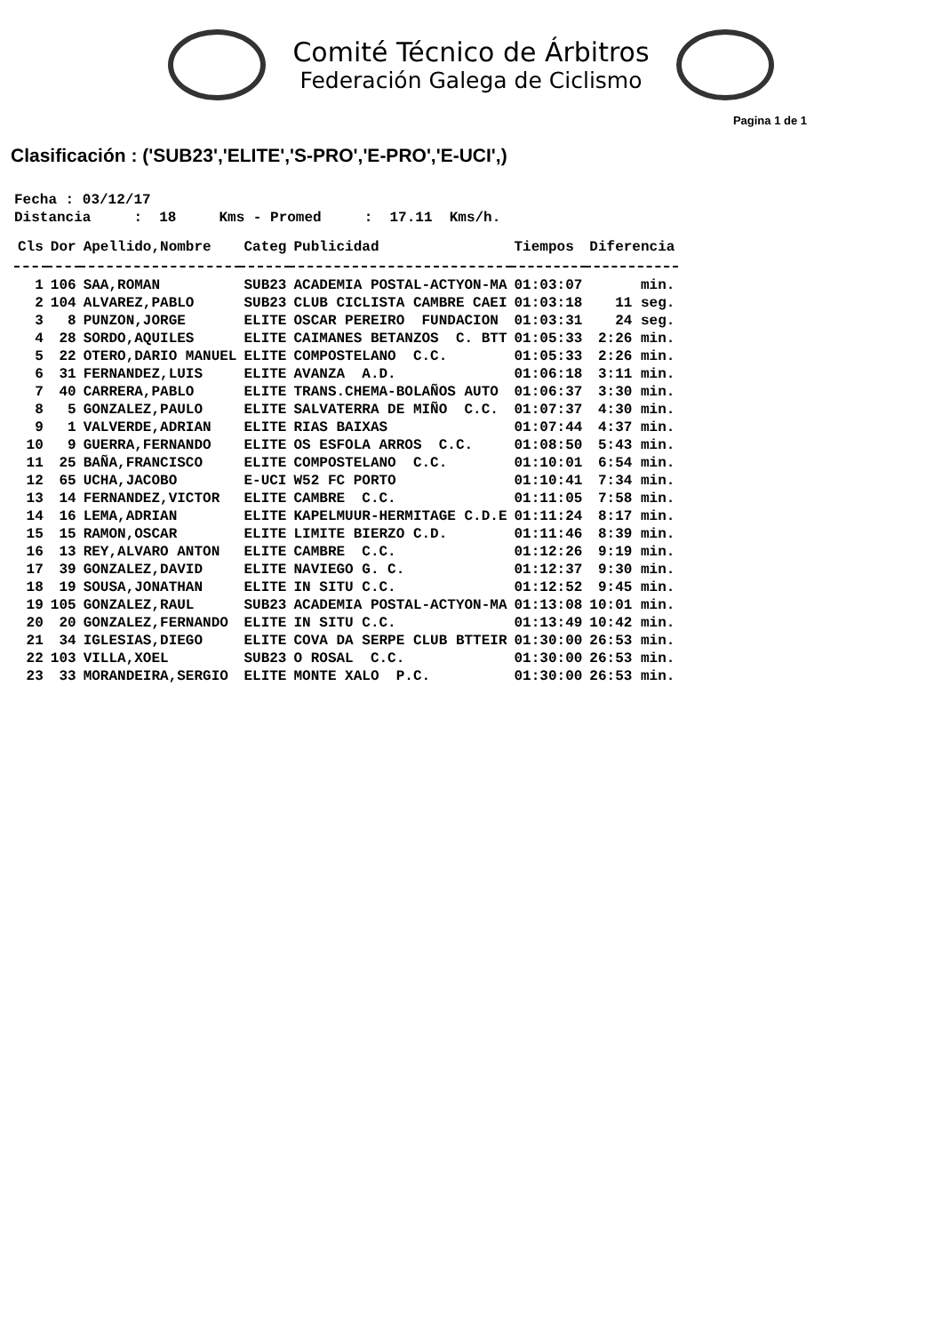Comité Técnico de Árbitros
Federación Galega de Ciclismo
Pagina 1 de 1
Clasificación : ('SUB23','ELITE','S-PRO','E-PRO','E-UCI',)
Fecha : 03/12/17 Distancia : 18 Kms - Promed : 17.11 Kms/h.
| Cls | Dor | Apellido,Nombre | Categ | Publicidad | Tiempos | Diferencia |
| --- | --- | --- | --- | --- | --- | --- |
| 1 | 106 | SAA,ROMAN | SUB23 | ACADEMIA POSTAL-ACTYON-MA | 01:03:07 | min. |
| 2 | 104 | ALVAREZ,PABLO | SUB23 | CLUB CICLISTA CAMBRE CAEI | 01:03:18 | 11 seg. |
| 3 | 8 | PUNZON,JORGE | ELITE | OSCAR PEREIRO FUNDACION | 01:03:31 | 24 seg. |
| 4 | 28 | SORDO,AQUILES | ELITE | CAIMANES BETANZOS C. BTT | 01:05:33 | 2:26 min. |
| 5 | 22 | OTERO,DARIO MANUEL | ELITE | COMPOSTELANO C.C. | 01:05:33 | 2:26 min. |
| 6 | 31 | FERNANDEZ,LUIS | ELITE | AVANZA A.D. | 01:06:18 | 3:11 min. |
| 7 | 40 | CARRERA,PABLO | ELITE | TRANS.CHEMA-BOLAÑOS AUTO | 01:06:37 | 3:30 min. |
| 8 | 5 | GONZALEZ,PAULO | ELITE | SALVATERRA DE MIÑO C.C. | 01:07:37 | 4:30 min. |
| 9 | 1 | VALVERDE,ADRIAN | ELITE | RIAS BAIXAS | 01:07:44 | 4:37 min. |
| 10 | 9 | GUERRA,FERNANDO | ELITE | OS ESFOLA ARROS C.C. | 01:08:50 | 5:43 min. |
| 11 | 25 | BAÑA,FRANCISCO | ELITE | COMPOSTELANO C.C. | 01:10:01 | 6:54 min. |
| 12 | 65 | UCHA,JACOBO | E-UCI | W52 FC PORTO | 01:10:41 | 7:34 min. |
| 13 | 14 | FERNANDEZ,VICTOR | ELITE | CAMBRE C.C. | 01:11:05 | 7:58 min. |
| 14 | 16 | LEMA,ADRIAN | ELITE | KAPELMUUR-HERMITAGE C.D.E | 01:11:24 | 8:17 min. |
| 15 | 15 | RAMON,OSCAR | ELITE | LIMITE BIERZO C.D. | 01:11:46 | 8:39 min. |
| 16 | 13 | REY,ALVARO ANTON | ELITE | CAMBRE C.C. | 01:12:26 | 9:19 min. |
| 17 | 39 | GONZALEZ,DAVID | ELITE | NAVIEGO G. C. | 01:12:37 | 9:30 min. |
| 18 | 19 | SOUSA,JONATHAN | ELITE | IN SITU C.C. | 01:12:52 | 9:45 min. |
| 19 | 105 | GONZALEZ,RAUL | SUB23 | ACADEMIA POSTAL-ACTYON-MA | 01:13:08 | 10:01 min. |
| 20 | 20 | GONZALEZ,FERNANDO | ELITE | IN SITU C.C. | 01:13:49 | 10:42 min. |
| 21 | 34 | IGLESIAS,DIEGO | ELITE | COVA DA SERPE CLUB BTTEIR | 01:30:00 | 26:53 min. |
| 22 | 103 | VILLA,XOEL | SUB23 | O ROSAL C.C. | 01:30:00 | 26:53 min. |
| 23 | 33 | MORANDEIRA,SERGIO | ELITE | MONTE XALO P.C. | 01:30:00 | 26:53 min. |